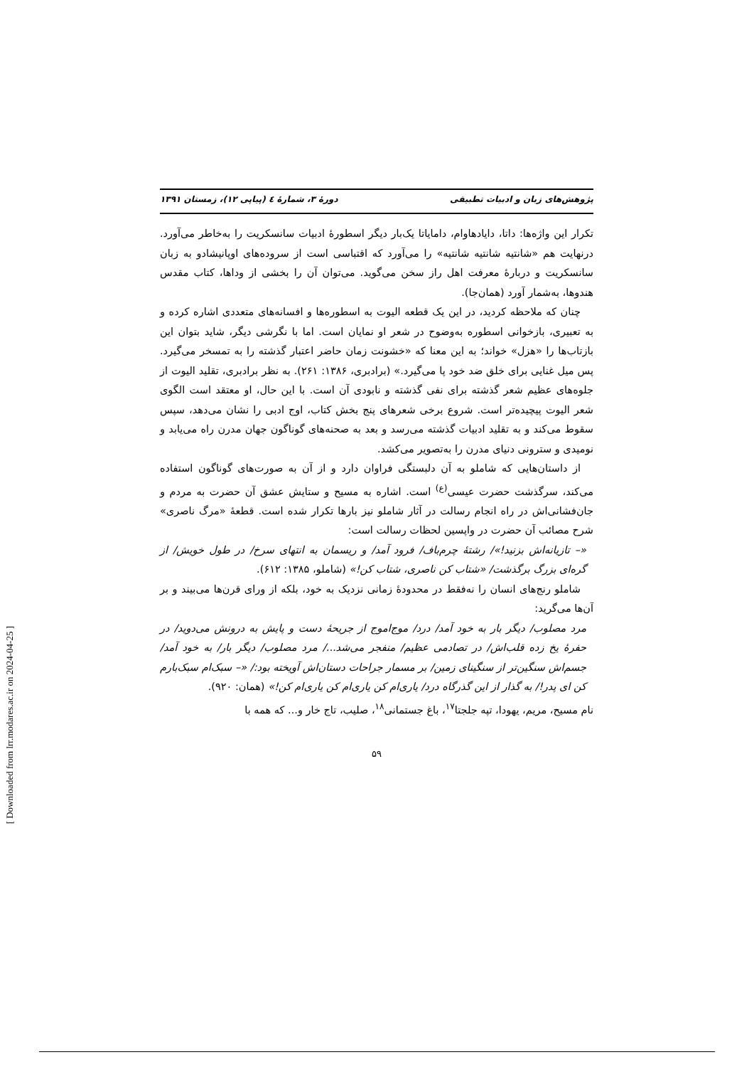[ Downloaded from lrr.modares.ac.ir on 2024-04-25 ]
پژوهش‌های زبان و ادبیات تطبیقی دورهٔ ۳، شمارهٔ ٤ (پیاپی ۱۲)، زمستان ۱۳۹۱
تکرار این واژه‌ها: داتا، دایادهاوام، دامایاتا یک‌بار دیگر اسطورهٔ ادبیات سانسکریت را به‌خاطر می‌آورد. درنهایت هم «شانتیه شانتیه شانتیه» را می‌آورد که اقتباسی است از سروده‌های اوپانیشادو به زبان سانسکریت و دربارهٔ معرفت اهل راز سخن می‌گوید. می‌توان آن را بخشی از وداها، کتاب مقدس هندوها، به‌شمار آورد (همان‌جا).
چنان که ملاحظه کردید، در این یک قطعه الیوت به اسطوره‌ها و افسانه‌های متعددی اشاره کرده و به تعبیری، بازخوانی اسطوره به‌وضوح در شعر او نمایان است. اما با نگرشی دیگر، شاید بتوان این بازتاب‌ها را «هزل» خواند؛ به این معنا که «خشونت زمان حاضر اعتبار گذشته را به تمسخر می‌گیرد. پس میل غنایی برای خلق ضد خود پا می‌گیرد.» (برادبری، ۱۳۸۶: ۲۶۱). به نظر برادبری، تقلید الیوت از جلوه‌های عظیم شعر گذشته برای نفی گذشته و نابودی آن است. با این حال، او معتقد است الگوی شعر الیوت پیچیده‌تر است. شروع برخی شعرهای پنج بخش کتاب، اوج ادبی را نشان می‌دهد، سپس سقوط می‌کند و به تقلید ادبیات گذشته می‌رسد و بعد به صحنه‌های گوناگون جهان مدرن راه می‌یابد و نومیدی و سترونی دنیای مدرن را به‌تصویر می‌کشد.
از داستان‌هایی که شاملو به آن دلبستگی فراوان دارد و از آن به صورت‌های گوناگون استفاده می‌کند، سرگذشت حضرت عیسی<sup>(ع)</sup> است. اشاره به مسیح و ستایش عشق آن حضرت به مردم و جان‌فشانی‌اش در راه انجام رسالت در آثار شاملو نیز بارها تکرار شده است. قطعهٔ «مرگ ناصری» شرح مصائب آن حضرت در واپسین لحظات رسالت است:
«– تازیانه‌اش بزنید!»/ رشتهٔ چرم‌باف/ فرود آمد/ و ریسمان به انتهای سرخ/ در طول خویش/ از گره‌ای بزرگ برگذشت/ «شتاب کن ناصری، شتاب کن!» (شاملو، ۱۳۸۵: ۶۱۲).
شاملو رنج‌های انسان را نه‌فقط در محدودهٔ زمانی نزدیک به خود، بلکه از ورای قرن‌ها می‌بیند و بر آن‌ها می‌گرید:
مرد مصلوب/ دیگر بار به خود آمد/ درد/ موج‌اموج از جریحهٔ دست و پایش به درونش می‌دوید/ در حفرهٔ یخ زده قلب‌اش/ در تصادمی عظیم/ منفجر می‌شد.../ مرد مصلوب/ دیگر بار/ به خود آمد/ جسم‌اش سنگین‌تر از سنگینای زمین/ بر مسمار جراحات دستان‌اش آویخته بود:/ «– سبک‌ام سبک‌بارم کن ای پدر!/ به گذار از این گذرگاه درد/ یاری‌ام کن یاری‌ام کن یاری‌ام کن!» (همان: ۹۲۰).
نام مسیح، مریم، یهودا، تپه جلجتا<sup>۱۷</sup>، باغ جستمانی<sup>۱۸</sup>، صلیب، تاج خار و... که همه با
۵۹